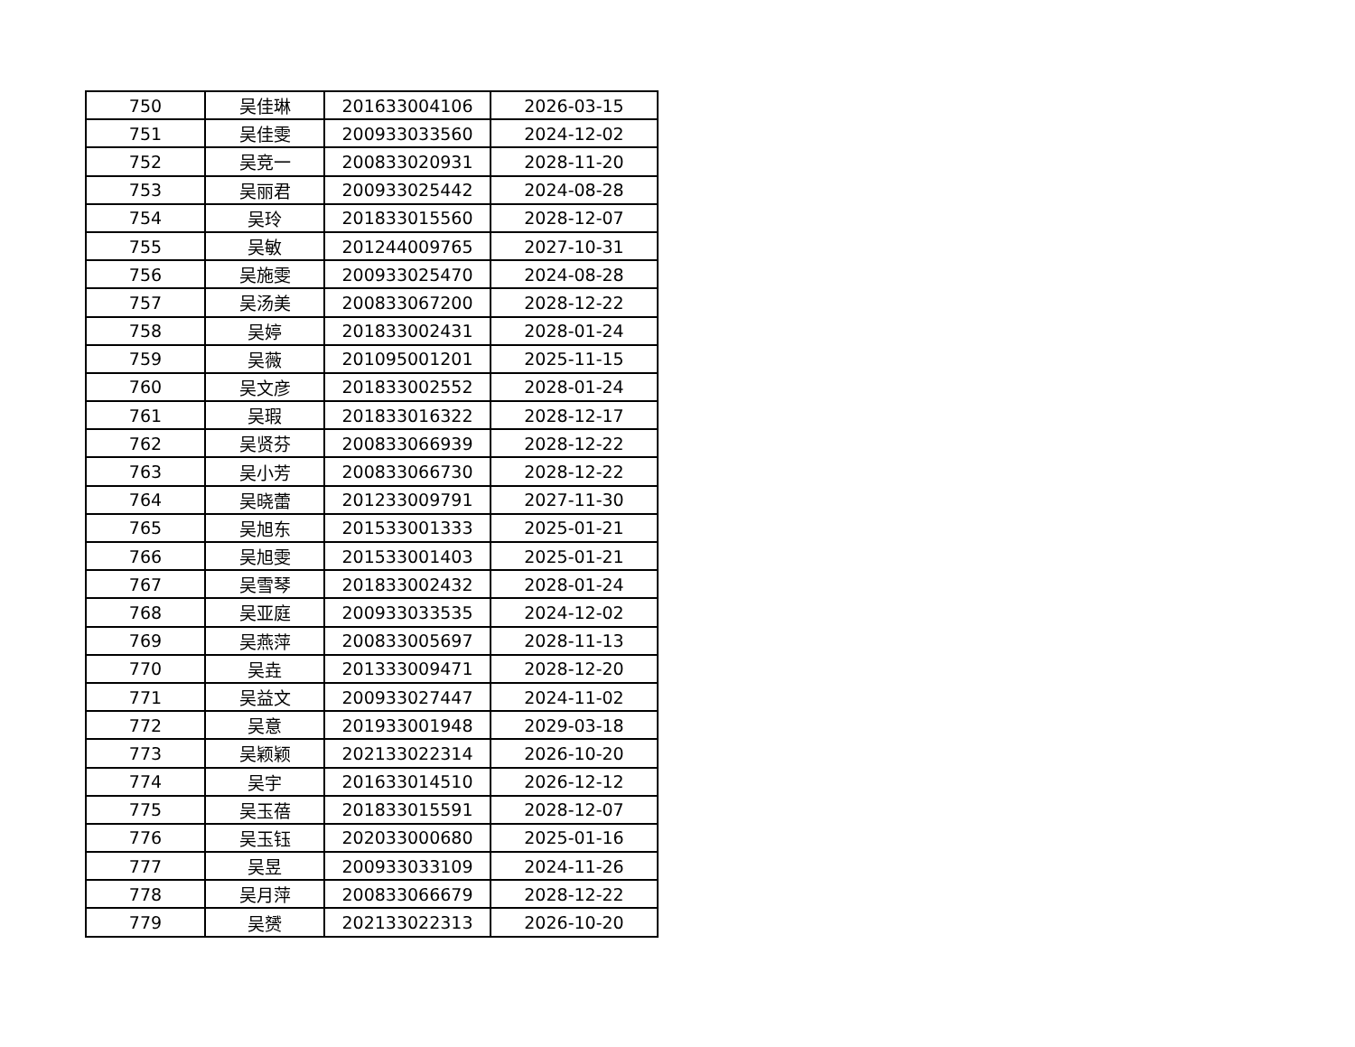| 750 | 吴佳琳 | 201633004106 | 2026-03-15 |
| 751 | 吴佳雯 | 200933033560 | 2024-12-02 |
| 752 | 吴竞一 | 200833020931 | 2028-11-20 |
| 753 | 吴丽君 | 200933025442 | 2024-08-28 |
| 754 | 吴玲 | 201833015560 | 2028-12-07 |
| 755 | 吴敏 | 201244009765 | 2027-10-31 |
| 756 | 吴施雯 | 200933025470 | 2024-08-28 |
| 757 | 吴汤美 | 200833067200 | 2028-12-22 |
| 758 | 吴婷 | 201833002431 | 2028-01-24 |
| 759 | 吴薇 | 201095001201 | 2025-11-15 |
| 760 | 吴文彦 | 201833002552 | 2028-01-24 |
| 761 | 吴瑕 | 201833016322 | 2028-12-17 |
| 762 | 吴贤芬 | 200833066939 | 2028-12-22 |
| 763 | 吴小芳 | 200833066730 | 2028-12-22 |
| 764 | 吴晓蕾 | 201233009791 | 2027-11-30 |
| 765 | 吴旭东 | 201533001333 | 2025-01-21 |
| 766 | 吴旭雯 | 201533001403 | 2025-01-21 |
| 767 | 吴雪琴 | 201833002432 | 2028-01-24 |
| 768 | 吴亚庭 | 200933033535 | 2024-12-02 |
| 769 | 吴燕萍 | 200833005697 | 2028-11-13 |
| 770 | 吴垚 | 201333009471 | 2028-12-20 |
| 771 | 吴益文 | 200933027447 | 2024-11-02 |
| 772 | 吴意 | 201933001948 | 2029-03-18 |
| 773 | 吴颖颖 | 202133022314 | 2026-10-20 |
| 774 | 吴宇 | 201633014510 | 2026-12-12 |
| 775 | 吴玉蓓 | 201833015591 | 2028-12-07 |
| 776 | 吴玉钰 | 202033000680 | 2025-01-16 |
| 777 | 吴昱 | 200933033109 | 2024-11-26 |
| 778 | 吴月萍 | 200833066679 | 2028-12-22 |
| 779 | 吴赟 | 202133022313 | 2026-10-20 |